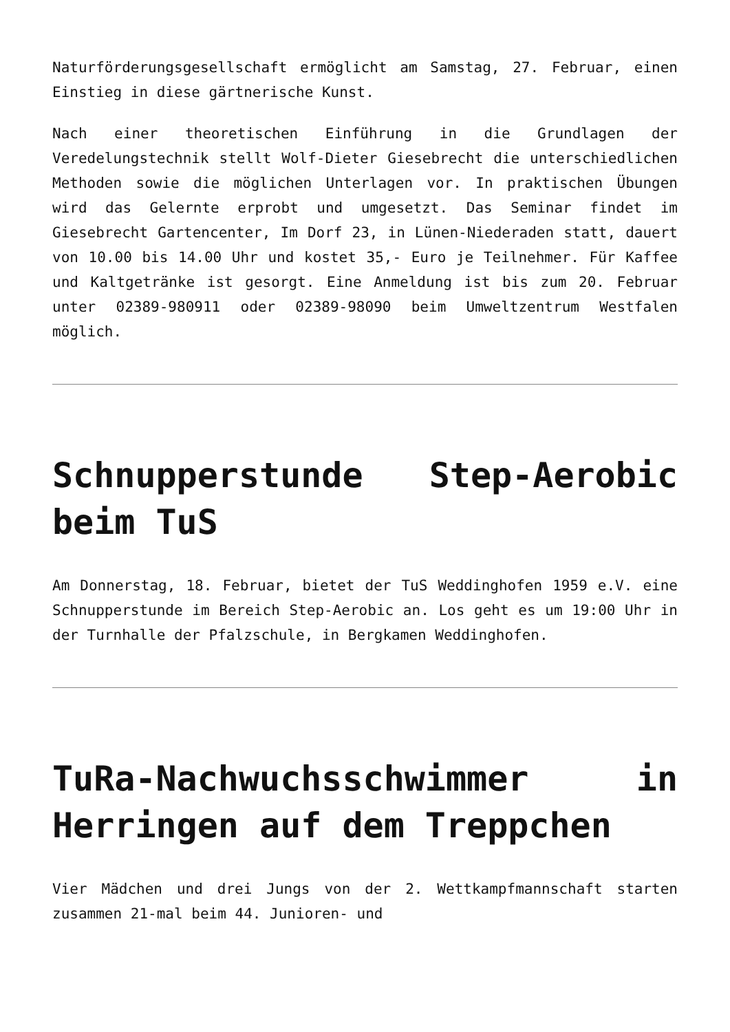Naturförderungsgesellschaft ermöglicht am Samstag, 27. Februar, einen Einstieg in diese gärtnerische Kunst.
Nach einer theoretischen Einführung in die Grundlagen der Veredelungstechnik stellt Wolf-Dieter Giesebrecht die unterschiedlichen Methoden sowie die möglichen Unterlagen vor. In praktischen Übungen wird das Gelernte erprobt und umgesetzt. Das Seminar findet im Giesebrecht Gartencenter, Im Dorf 23, in Lünen-Niederaden statt, dauert von 10.00 bis 14.00 Uhr und kostet 35,- Euro je Teilnehmer. Für Kaffee und Kaltgetränke ist gesorgt. Eine Anmeldung ist bis zum 20. Februar unter 02389-980911 oder 02389-98090 beim Umweltzentrum Westfalen möglich.
Schnupperstunde Step-Aerobic beim TuS
Am Donnerstag, 18. Februar, bietet der TuS Weddinghofen 1959 e.V. eine Schnupperstunde im Bereich Step-Aerobic an. Los geht es um 19:00 Uhr in der Turnhalle der Pfalzschule, in Bergkamen Weddinghofen.
TuRa-Nachwuchsschwimmer in Herringen auf dem Treppchen
Vier Mädchen und drei Jungs von der 2. Wettkampfmannschaft starten zusammen 21-mal beim 44. Junioren- und